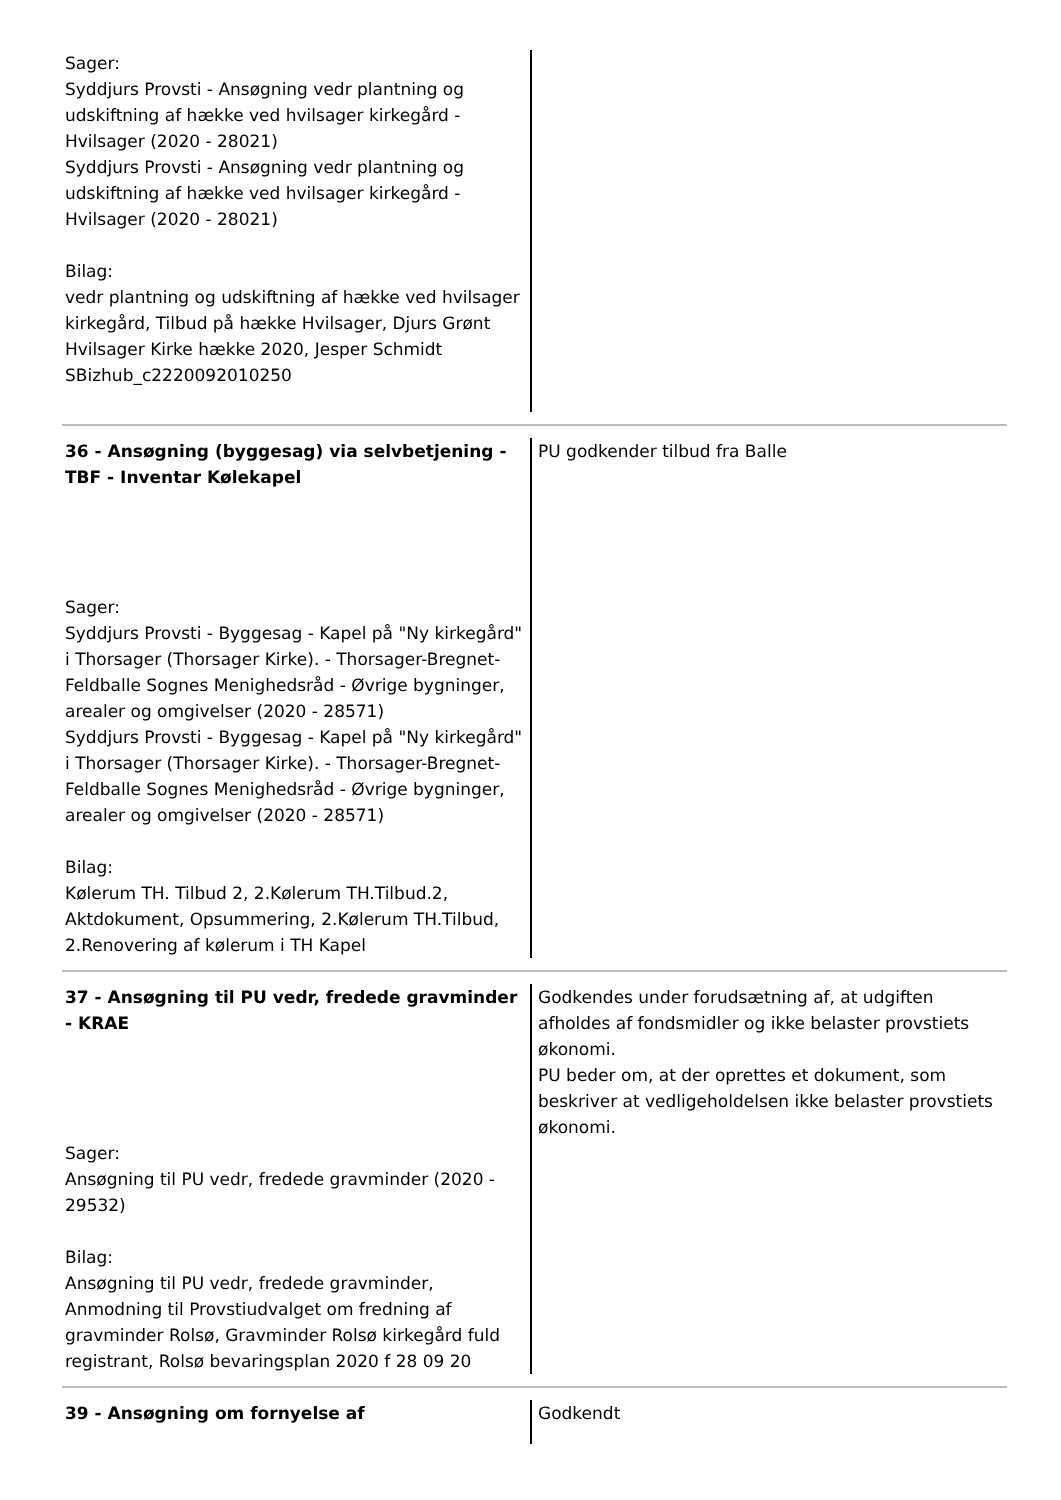Sager:
Syddjurs Provsti - Ansøgning vedr plantning og udskiftning af hække ved hvilsager kirkegård - Hvilsager (2020 - 28021)
Syddjurs Provsti - Ansøgning vedr plantning og udskiftning af hække ved hvilsager kirkegård - Hvilsager (2020 - 28021)
Bilag:
vedr plantning og udskiftning af hække ved hvilsager kirkegård, Tilbud på hække Hvilsager, Djurs Grønt Hvilsager Kirke hække 2020, Jesper Schmidt SBizhub_c2220092010250
36 - Ansøgning (byggesag) via selvbetjening - TBF - Inventar Kølekapel
Sager:
Syddjurs Provsti - Byggesag - Kapel på "Ny kirkegård" i Thorsager (Thorsager Kirke). - Thorsager-Bregnet-Feldballe Sognes Menighedsråd - Øvrige bygninger, arealer og omgivelser (2020 - 28571)
Syddjurs Provsti - Byggesag - Kapel på "Ny kirkegård" i Thorsager (Thorsager Kirke). - Thorsager-Bregnet-Feldballe Sognes Menighedsråd - Øvrige bygninger, arealer og omgivelser (2020 - 28571)
Bilag:
Kølerum TH. Tilbud 2, 2.Kølerum TH.Tilbud.2, Aktdokument, Opsummering, 2.Kølerum TH.Tilbud, 2.Renovering af kølerum i TH Kapel
PU godkender tilbud fra Balle
37 - Ansøgning til PU vedr, fredede gravminder - KRAE
Sager:
Ansøgning til PU vedr, fredede gravminder (2020 - 29532)
Bilag:
Ansøgning til PU vedr, fredede gravminder, Anmodning til Provstiudvalget om fredning af gravminder Rolsø, Gravminder Rolsø kirkegård fuld registrant, Rolsø bevaringsplan 2020 f 28 09 20
Godkendes under forudsætning af, at udgiften afholdes af fondsmidler og ikke belaster provstiets økonomi.
PU beder om, at der oprettes et dokument, som beskriver at vedligeholdelsen ikke belaster provstiets økonomi.
39 - Ansøgning om fornyelse af
Godkendt